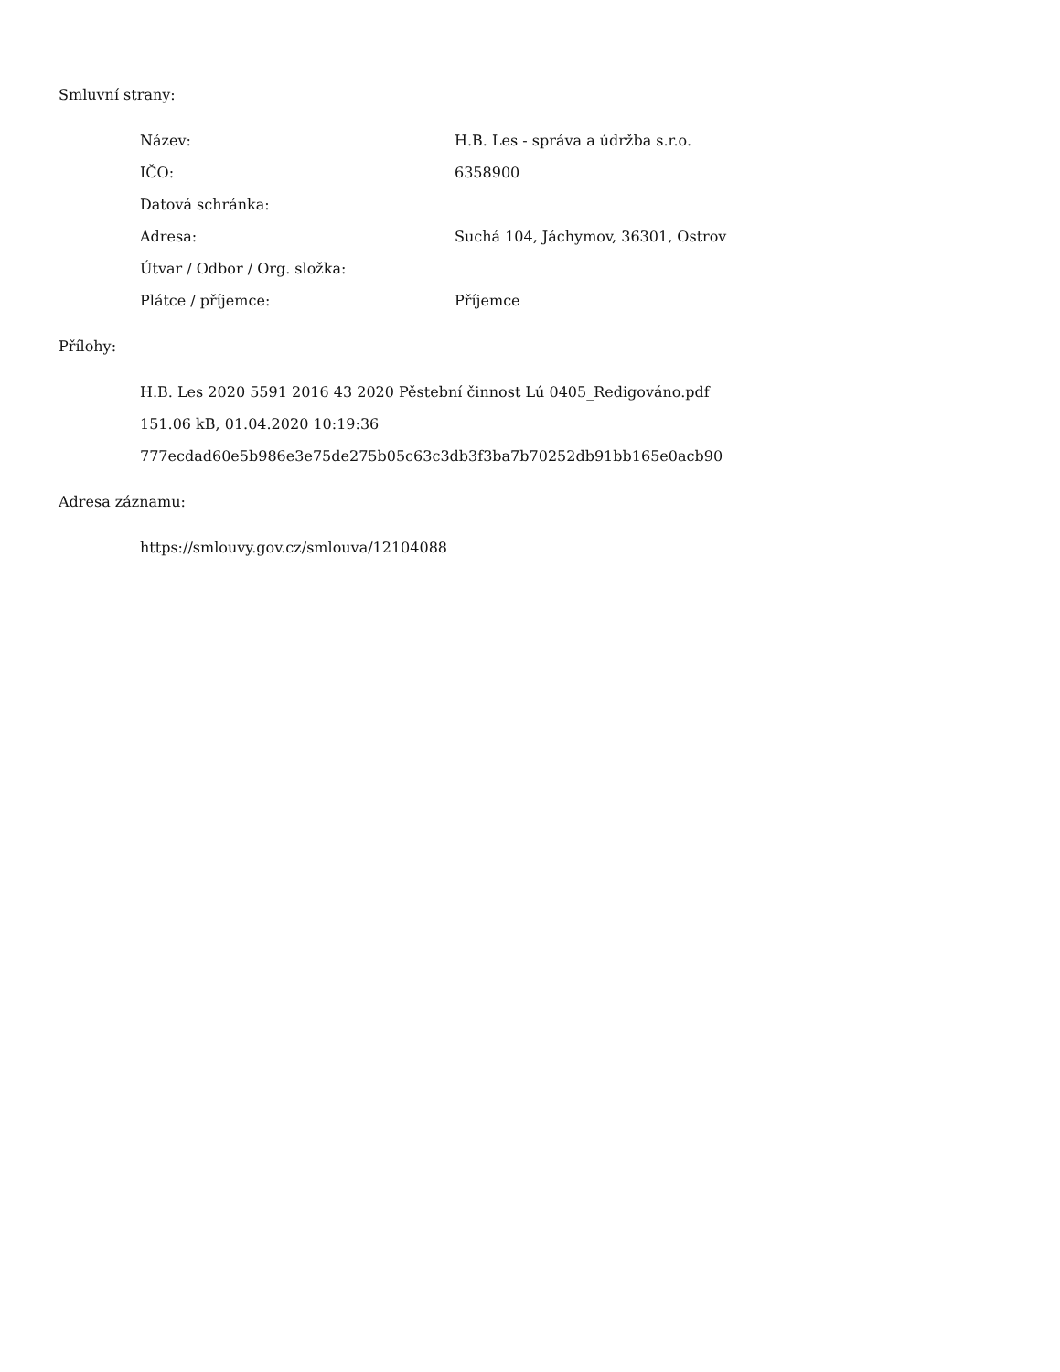Smluvní strany:
| Název: | H.B. Les - správa a údržba s.r.o. |
| IČO: | 6358900 |
| Datová schránka: | |
| Adresa: | Suchá 104, Jáchymov, 36301, Ostrov |
| Útvar / Odbor / Org. složka: | |
| Plátce / příjemce: | Příjemce |
Přílohy:
H.B. Les 2020 5591 2016 43 2020 Pěstební činnost Lú 0405_Redigováno.pdf
151.06 kB, 01.04.2020 10:19:36
777ecdad60e5b986e3e75de275b05c63c3db3f3ba7b70252db91bb165e0acb90
Adresa záznamu:
https://smlouvy.gov.cz/smlouva/12104088